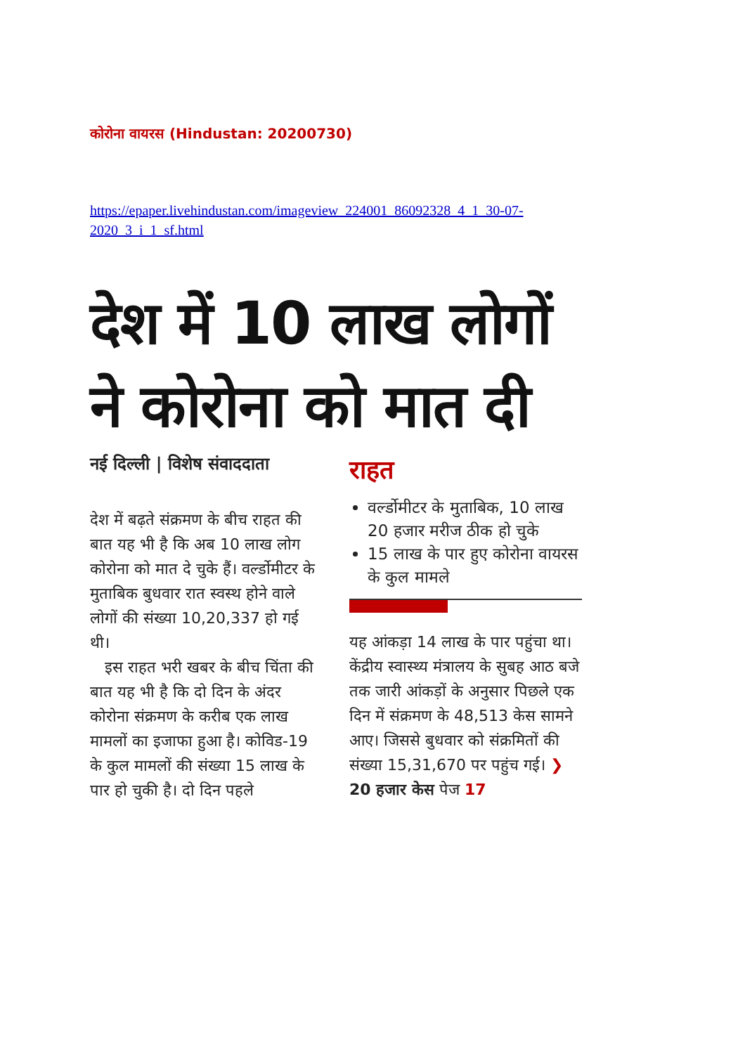कोरोना वायरस (Hindustan: 20200730)
https://epaper.livehindustan.com/imageview_224001_86092328_4_1_30-07-2020_3_i_1_sf.html
देश में 10 लाख लोगों ने कोरोना को मात दी
नई दिल्ली | विशेष संवाददाता
देश में बढ़ते संक्रमण के बीच राहत की बात यह भी है कि अब 10 लाख लोग कोरोना को मात दे चुके हैं। वर्ल्डोमीटर के मुताबिक बुधवार रात स्वस्थ होने वाले लोगों की संख्या 10,20,337 हो गई थी।
इस राहत भरी खबर के बीच चिंता की बात यह भी है कि दो दिन के अंदर कोरोना संक्रमण के करीब एक लाख मामलों का इजाफा हुआ है। कोविड-19 के कुल मामलों की संख्या 15 लाख के पार हो चुकी है। दो दिन पहले
राहत
वर्ल्डोमीटर के मुताबिक, 10 लाख 20 हजार मरीज ठीक हो चुके
15 लाख के पार हुए कोरोना वायरस के कुल मामले
यह आंकड़ा 14 लाख के पार पहुंचा था। केंद्रीय स्वास्थ्य मंत्रालय के सुबह आठ बजे तक जारी आंकड़ों के अनुसार पिछले एक दिन में संक्रमण के 48,513 केस सामने आए। जिससे बुधवार को संक्रमितों की संख्या 15,31,670 पर पहुंच गई। ❯20 हजार केस पेज 17